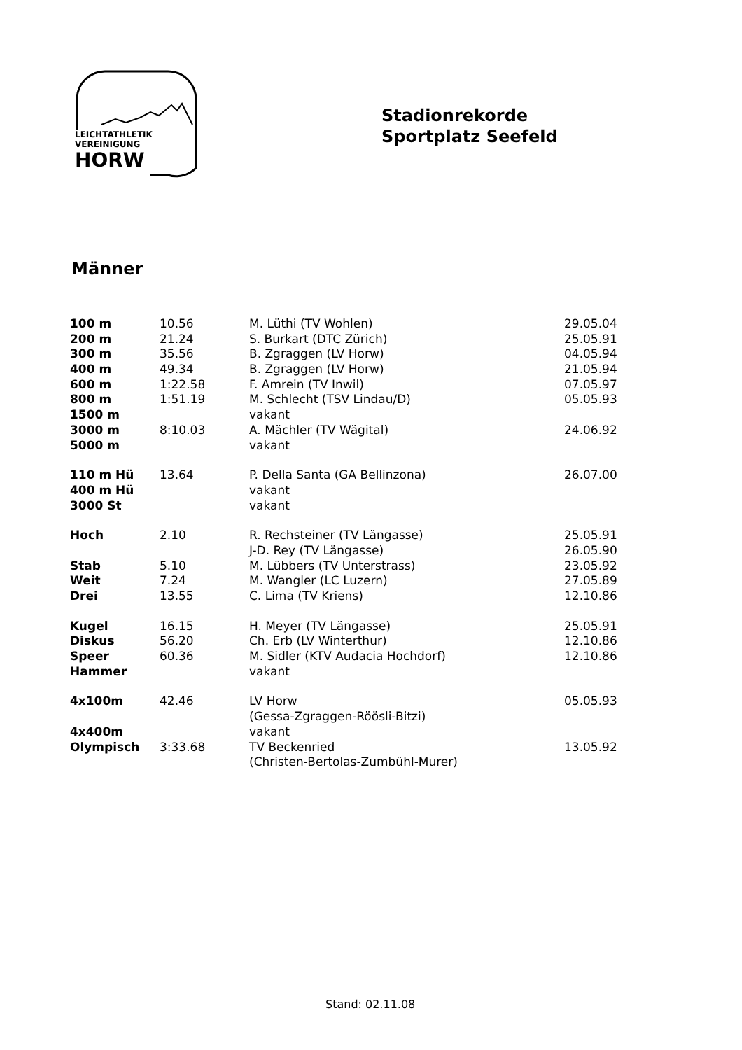LEICHTATHLETIK
VEREINIGUNG
HORW
Stadionrekorde
Sportplatz Seefeld
Männer
| 100 m | 10.56 | M. Lüthi (TV Wohlen) | 29.05.04 |
| 200 m | 21.24 | S. Burkart (DTC Zürich) | 25.05.91 |
| 300 m | 35.56 | B. Zgraggen (LV Horw) | 04.05.94 |
| 400 m | 49.34 | B. Zgraggen (LV Horw) | 21.05.94 |
| 600 m | 1:22.58 | F. Amrein (TV Inwil) | 07.05.97 |
| 800 m | 1:51.19 | M. Schlecht (TSV Lindau/D) | 05.05.93 |
| 1500 m | | vakant | |
| 3000 m | 8:10.03 | A. Mächler (TV Wägital) | 24.06.92 |
| 5000 m | | vakant | |
| 110 m Hü | 13.64 | P. Della Santa (GA Bellinzona) | 26.07.00 |
| 400 m Hü | | vakant | |
| 3000 St | | vakant | |
| Hoch | 2.10 | R. Rechsteiner (TV Längasse) | 25.05.91 |
| | | J-D. Rey (TV Längasse) | 26.05.90 |
| Stab | 5.10 | M. Lübbers (TV Unterstrass) | 23.05.92 |
| Weit | 7.24 | M. Wangler (LC Luzern) | 27.05.89 |
| Drei | 13.55 | C. Lima (TV Kriens) | 12.10.86 |
| Kugel | 16.15 | H. Meyer (TV Längasse) | 25.05.91 |
| Diskus | 56.20 | Ch. Erb (LV Winterthur) | 12.10.86 |
| Speer | 60.36 | M. Sidler (KTV Audacia Hochdorf) | 12.10.86 |
| Hammer | | vakant | |
| 4x100m | 42.46 | LV Horw | 05.05.93 |
| | | (Gessa-Zgraggen-Röösli-Bitzi) | |
| 4x400m | | vakant | |
| Olympisch | 3:33.68 | TV Beckenried | 13.05.92 |
| | | (Christen-Bertolas-Zumbühl-Murer) | |
Stand: 02.11.08